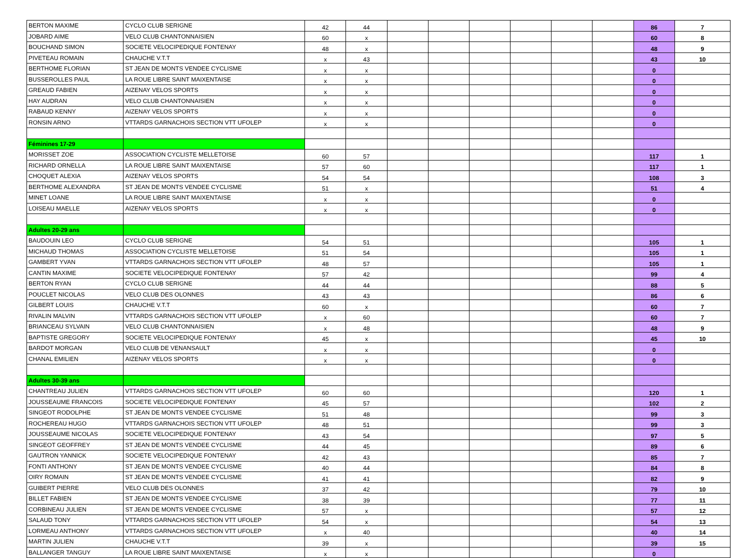| BERTON MAXIME | CYCLO CLUB SERIGNE | 42 | 44 | | | | | | | 86 | 7 |
| JOBARD AIME | VELO CLUB CHANTONNAISIEN | 60 | x | | | | | | | 60 | 8 |
| BOUCHAND SIMON | SOCIETE VELOCIPEDIQUE FONTENAY | 48 | x | | | | | | | 48 | 9 |
| PIVETEAU ROMAIN | CHAUCHE V.T.T | x | 43 | | | | | | | 43 | 10 |
| BERTHOME FLORIAN | ST JEAN DE MONTS VENDEE CYCLISME | x | x | | | | | | | 0 | |
| BUSSEROLLES PAUL | LA ROUE LIBRE SAINT MAIXENTAISE | x | x | | | | | | | 0 | |
| GREAUD FABIEN | AIZENAY VELOS SPORTS | x | x | | | | | | | 0 | |
| HAY AUDRAN | VELO CLUB CHANTONNAISIEN | x | x | | | | | | | 0 | |
| RABAUD KENNY | AIZENAY VELOS SPORTS | x | x | | | | | | | 0 | |
| RONSIN ARNO | VTTARDS GARNACHOIS SECTION VTT UFOLEP | x | x | | | | | | | 0 | |
| Féminines 17-29 | | | | | | | | | | | |
| MORISSET ZOE | ASSOCIATION CYCLISTE MELLETOISE | 60 | 57 | | | | | | | 117 | 1 |
| RICHARD ORNELLA | LA ROUE LIBRE SAINT MAIXENTAISE | 57 | 60 | | | | | | | 117 | 1 |
| CHOQUET ALEXIA | AIZENAY VELOS SPORTS | 54 | 54 | | | | | | | 108 | 3 |
| BERTHOME ALEXANDRA | ST JEAN DE MONTS VENDEE CYCLISME | 51 | x | | | | | | | 51 | 4 |
| MINET LOANE | LA ROUE LIBRE SAINT MAIXENTAISE | x | x | | | | | | | 0 | |
| LOISEAU MAELLE | AIZENAY VELOS SPORTS | x | x | | | | | | | 0 | |
| Adultes 20-29 ans | | | | | | | | | | | |
| BAUDOUIN LEO | CYCLO CLUB SERIGNE | 54 | 51 | | | | | | | 105 | 1 |
| MICHAUD THOMAS | ASSOCIATION CYCLISTE MELLETOISE | 51 | 54 | | | | | | | 105 | 1 |
| GAMBERT YVAN | VTTARDS GARNACHOIS SECTION VTT UFOLEP | 48 | 57 | | | | | | | 105 | 1 |
| CANTIN MAXIME | SOCIETE VELOCIPEDIQUE FONTENAY | 57 | 42 | | | | | | | 99 | 4 |
| BERTON RYAN | CYCLO CLUB SERIGNE | 44 | 44 | | | | | | | 88 | 5 |
| POUCLET NICOLAS | VELO CLUB DES OLONNES | 43 | 43 | | | | | | | 86 | 6 |
| GILBERT LOUIS | CHAUCHE V.T.T | 60 | x | | | | | | | 60 | 7 |
| RIVALIN MALVIN | VTTARDS GARNACHOIS SECTION VTT UFOLEP | x | 60 | | | | | | | 60 | 7 |
| BRIANCEAU SYLVAIN | VELO CLUB CHANTONNAISIEN | x | 48 | | | | | | | 48 | 9 |
| BAPTISTE GREGORY | SOCIETE VELOCIPEDIQUE FONTENAY | 45 | x | | | | | | | 45 | 10 |
| BARDOT MORGAN | VELO CLUB DE VENANSAULT | x | x | | | | | | | 0 | |
| CHANAL EMILIEN | AIZENAY VELOS SPORTS | x | x | | | | | | | 0 | |
| Adultes 30-39 ans | | | | | | | | | | | |
| CHANTREAU JULIEN | VTTARDS GARNACHOIS SECTION VTT UFOLEP | 60 | 60 | | | | | | | 120 | 1 |
| JOUSSEAUME FRANCOIS | SOCIETE VELOCIPEDIQUE FONTENAY | 45 | 57 | | | | | | | 102 | 2 |
| SINGEOT RODOLPHE | ST JEAN DE MONTS VENDEE CYCLISME | 51 | 48 | | | | | | | 99 | 3 |
| ROCHEREAU HUGO | VTTARDS GARNACHOIS SECTION VTT UFOLEP | 48 | 51 | | | | | | | 99 | 3 |
| JOUSSEAUME NICOLAS | SOCIETE VELOCIPEDIQUE FONTENAY | 43 | 54 | | | | | | | 97 | 5 |
| SINGEOT GEOFFREY | ST JEAN DE MONTS VENDEE CYCLISME | 44 | 45 | | | | | | | 89 | 6 |
| GAUTRON YANNICK | SOCIETE VELOCIPEDIQUE FONTENAY | 42 | 43 | | | | | | | 85 | 7 |
| FONTI ANTHONY | ST JEAN DE MONTS VENDEE CYCLISME | 40 | 44 | | | | | | | 84 | 8 |
| OIRY ROMAIN | ST JEAN DE MONTS VENDEE CYCLISME | 41 | 41 | | | | | | | 82 | 9 |
| GUIBERT PIERRE | VELO CLUB DES OLONNES | 37 | 42 | | | | | | | 79 | 10 |
| BILLET FABIEN | ST JEAN DE MONTS VENDEE CYCLISME | 38 | 39 | | | | | | | 77 | 11 |
| CORBINEAU JULIEN | ST JEAN DE MONTS VENDEE CYCLISME | 57 | x | | | | | | | 57 | 12 |
| SALAUD TONY | VTTARDS GARNACHOIS SECTION VTT UFOLEP | 54 | x | | | | | | | 54 | 13 |
| LORMEAU ANTHONY | VTTARDS GARNACHOIS SECTION VTT UFOLEP | x | 40 | | | | | | | 40 | 14 |
| MARTIN JULIEN | CHAUCHE V.T.T | 39 | x | | | | | | | 39 | 15 |
| BALLANGER TANGUY | LA ROUE LIBRE SAINT MAIXENTAISE | x | x | | | | | | | 0 | |